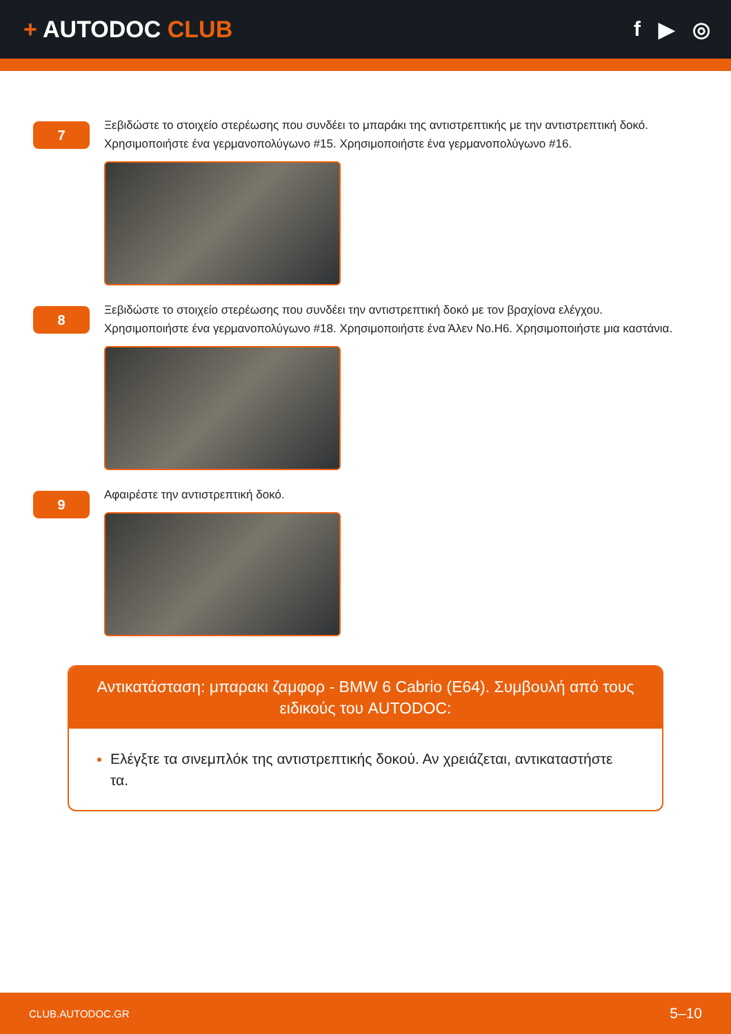+ AUTODOC CLUB f ▶ ◎
7
Ξεβιδώστε το στοιχείο στερέωσης που συνδέει το μπαράκι της αντιστρεπτικής με την αντιστρεπτική δοκό. Χρησιμοποιήστε ένα γερμανοπολύγωνο #15. Χρησιμοποιήστε ένα γερμανοπολύγωνο #16.
8
Ξεβιδώστε το στοιχείο στερέωσης που συνδέει την αντιστρεπτική δοκό με τον βραχίονα ελέγχου. Χρησιμοποιήστε ένα γερμανοπολύγωνο #18. Χρησιμοποιήστε ένα Άλεν No.H6. Χρησιμοποιήστε μια καστάνια.
9
Αφαιρέστε την αντιστρεπτική δοκό.
Αντικατάσταση: μπαρακι ζαμφορ - BMW 6 Cabrio (E64). Συμβουλή από τους ειδικούς του AUTODOC:
Ελέγξτε τα σινεμπλόκ της αντιστρεπτικής δοκού. Αν χρειάζεται, αντικαταστήστε τα.
CLUB.AUTODOC.GR 5–10